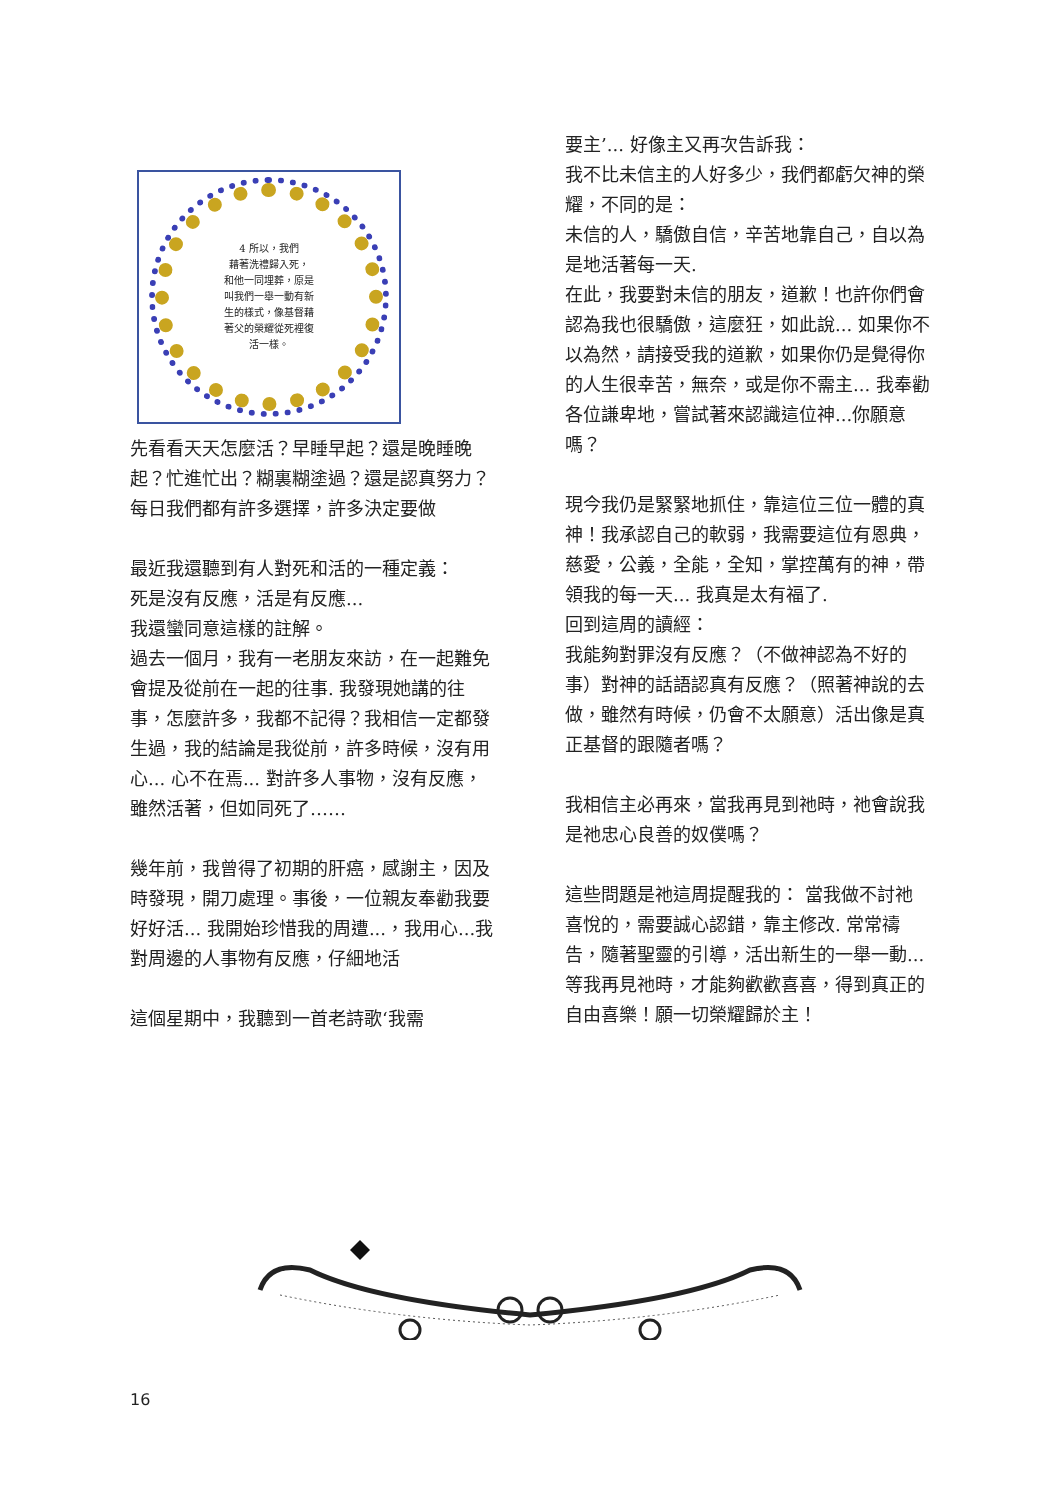4 所以，我們
藉著洗禮歸入死，
和他一同埋葬，原是
叫我們一舉一動有新
生的樣式，像基督藉
著父的榮耀從死裡復
活一樣。
先看看天天怎麼活？早睡早起？還是晚睡晚起？忙進忙出？糊裏糊塗過？還是認真努力？每日我們都有許多選擇，許多決定要做
最近我還聽到有人對死和活的一種定義：
死是沒有反應，活是有反應...
我還蠻同意這樣的註解。
過去一個月，我有一老朋友來訪，在一起難免會提及從前在一起的往事. 我發現她講的往事，怎麼許多，我都不記得？我相信一定都發生過，我的結論是我從前，許多時候，沒有用心... 心不在焉... 對許多人事物，沒有反應，雖然活著，但如同死了……
幾年前，我曾得了初期的肝癌，感謝主，因及時發現，開刀處理。事後，一位親友奉勸我要好好活... 我開始珍惜我的周遭...，我用心...我對周邊的人事物有反應，仔細地活
這個星期中，我聽到一首老詩歌‘我需
要主’... 好像主又再次告訴我：
我不比未信主的人好多少，我們都虧欠神的榮耀，不同的是：
未信的人，驕傲自信，辛苦地靠自己，自以為是地活著每一天.
在此，我要對未信的朋友，道歉！也許你們會認為我也很驕傲，這麼狂，如此說... 如果你不以為然，請接受我的道歉，如果你仍是覺得你的人生很幸苦，無奈，或是你不需主... 我奉勸各位謙卑地，嘗試著來認識這位神...你願意嗎？
現今我仍是緊緊地抓住，靠這位三位一體的真神！我承認自己的軟弱，我需要這位有恩典，慈愛，公義，全能，全知，掌控萬有的神，帶領我的每一天... 我真是太有福了.
回到這周的讀經：
我能夠對罪沒有反應？（不做神認為不好的事）對神的話語認真有反應？（照著神說的去做，雖然有時候，仍會不太願意）活出像是真正基督的跟隨者嗎？
我相信主必再來，當我再見到祂時，祂會說我是祂忠心良善的奴僕嗎？
這些問題是祂這周提醒我的： 當我做不討祂喜悅的，需要誠心認錯，靠主修改. 常常禱告，隨著聖靈的引導，活出新生的一舉一動...等我再見祂時，才能夠歡歡喜喜，得到真正的自由喜樂！願一切榮耀歸於主！
16